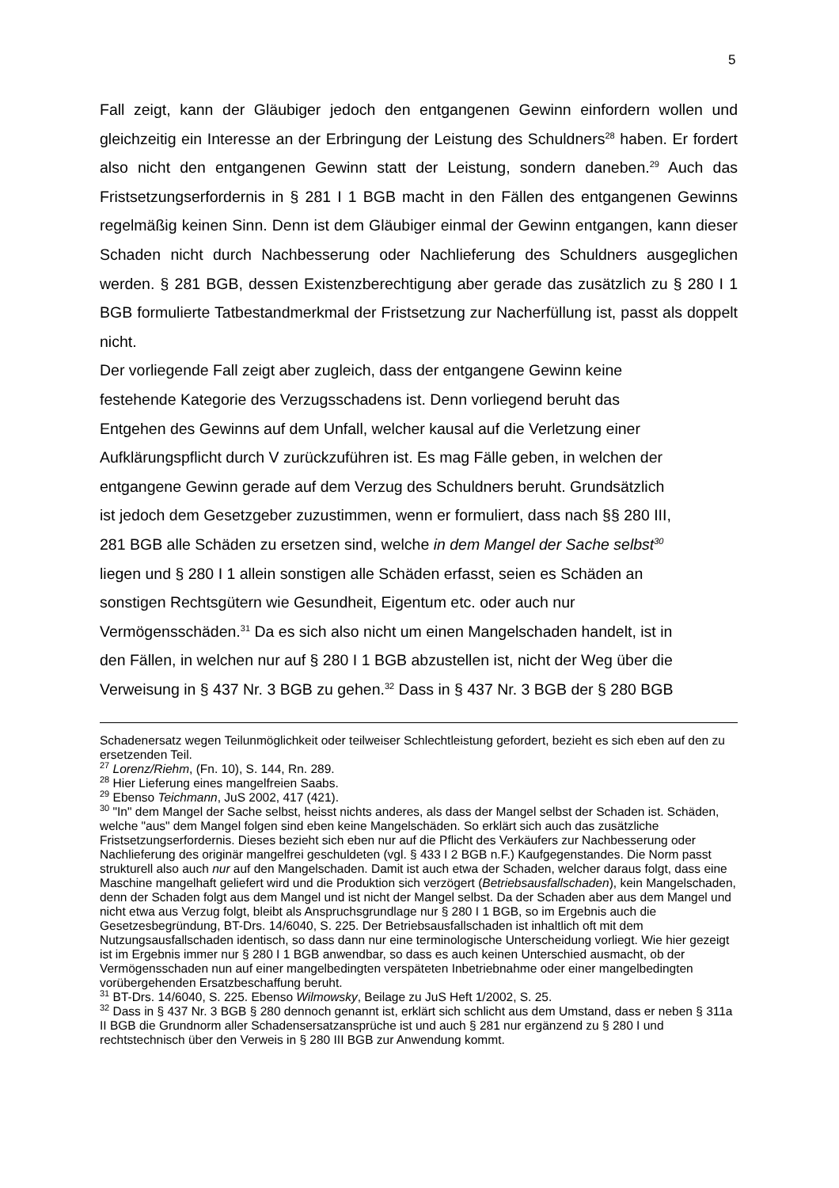5
Fall zeigt, kann der Gläubiger jedoch den entgangenen Gewinn einfordern wollen und gleichzeitig ein Interesse an der Erbringung der Leistung des Schuldners<sup>28</sup> haben. Er fordert also nicht den entgangenen Gewinn statt der Leistung, sondern daneben.<sup>29</sup> Auch das Fristsetzungserfordernis in § 281 I 1 BGB macht in den Fällen des entgangenen Gewinns regelmäßig keinen Sinn. Denn ist dem Gläubiger einmal der Gewinn entgangen, kann dieser Schaden nicht durch Nachbesserung oder Nachlieferung des Schuldners ausgeglichen werden. § 281 BGB, dessen Existenzberechtigung aber gerade das zusätzlich zu § 280 I 1 BGB formulierte Tatbestandmerkmal der Fristsetzung zur Nacherfüllung ist, passt als doppelt nicht.
Der vorliegende Fall zeigt aber zugleich, dass der entgangene Gewinn keine
festehende Kategorie des Verzugsschadens ist. Denn vorliegend beruht das
Entgehen des Gewinns auf dem Unfall, welcher kausal auf die Verletzung einer
Aufklärungspflicht durch V zurückzuführen ist. Es mag Fälle geben, in welchen der
entgangene Gewinn gerade auf dem Verzug des Schuldners beruht. Grundsätzlich
ist jedoch dem Gesetzgeber zuzustimmen, wenn er formuliert, dass nach §§ 280 III,
281 BGB alle Schäden zu ersetzen sind, welche in dem Mangel der Sache selbst<sup>30</sup>
liegen und § 280 I 1 allein sonstigen alle Schäden erfasst, seien es Schäden an
sonstigen Rechtsgütern wie Gesundheit, Eigentum etc. oder auch nur
Vermögensschäden.<sup>31</sup> Da es sich also nicht um einen Mangelschaden handelt, ist in
den Fällen, in welchen nur auf § 280 I 1 BGB abzustellen ist, nicht der Weg über die
Verweisung in § 437 Nr. 3 BGB zu gehen.<sup>32</sup> Dass in § 437 Nr. 3 BGB der § 280 BGB
Schadenersatz wegen Teilunmöglichkeit oder teilweiser Schlechtleistung gefordert, bezieht es sich eben auf den zu ersetzenden Teil.
<sup>27</sup> Lorenz/Riehm, (Fn. 10), S. 144, Rn. 289.
<sup>28</sup> Hier Lieferung eines mangelfreien Saabs.
<sup>29</sup> Ebenso Teichmann, JuS 2002, 417 (421).
<sup>30</sup> "In" dem Mangel der Sache selbst, heisst nichts anderes, als dass der Mangel selbst der Schaden ist. Schäden, welche "aus" dem Mangel folgen sind eben keine Mangelschäden. So erklärt sich auch das zusätzliche Fristsetzungserfordernis. Dieses bezieht sich eben nur auf die Pflicht des Verkäufers zur Nachbesserung oder Nachlieferung des originär mangelfrei geschuldeten (vgl. § 433 I 2 BGB n.F.) Kaufgegenstandes. Die Norm passt strukturell also auch nur auf den Mangelschaden. Damit ist auch etwa der Schaden, welcher daraus folgt, dass eine Maschine mangelhaft geliefert wird und die Produktion sich verzögert (Betriebsausfallschaden), kein Mangelschaden, denn der Schaden folgt aus dem Mangel und ist nicht der Mangel selbst. Da der Schaden aber aus dem Mangel und nicht etwa aus Verzug folgt, bleibt als Anspruchsgrundlage nur § 280 I 1 BGB, so im Ergebnis auch die Gesetzesbegründung, BT-Drs. 14/6040, S. 225. Der Betriebsausfallschaden ist inhaltlich oft mit dem Nutzungsausfallschaden identisch, so dass dann nur eine terminologische Unterscheidung vorliegt. Wie hier gezeigt ist im Ergebnis immer nur § 280 I 1 BGB anwendbar, so dass es auch keinen Unterschied ausmacht, ob der Vermögensschaden nun auf einer mangelbedingten verspäteten Inbetriebnahme oder einer mangelbedingten vorübergehenden Ersatzbeschaffung beruht.
<sup>31</sup> BT-Drs. 14/6040, S. 225. Ebenso Wilmowsky, Beilage zu JuS Heft 1/2002, S. 25.
<sup>32</sup> Dass in § 437 Nr. 3 BGB § 280 dennoch genannt ist, erklärt sich schlicht aus dem Umstand, dass er neben § 311a II BGB die Grundnorm aller Schadensersatzansprüche ist und auch § 281 nur ergänzend zu § 280 I und rechtstechnisch über den Verweis in § 280 III BGB zur Anwendung kommt.